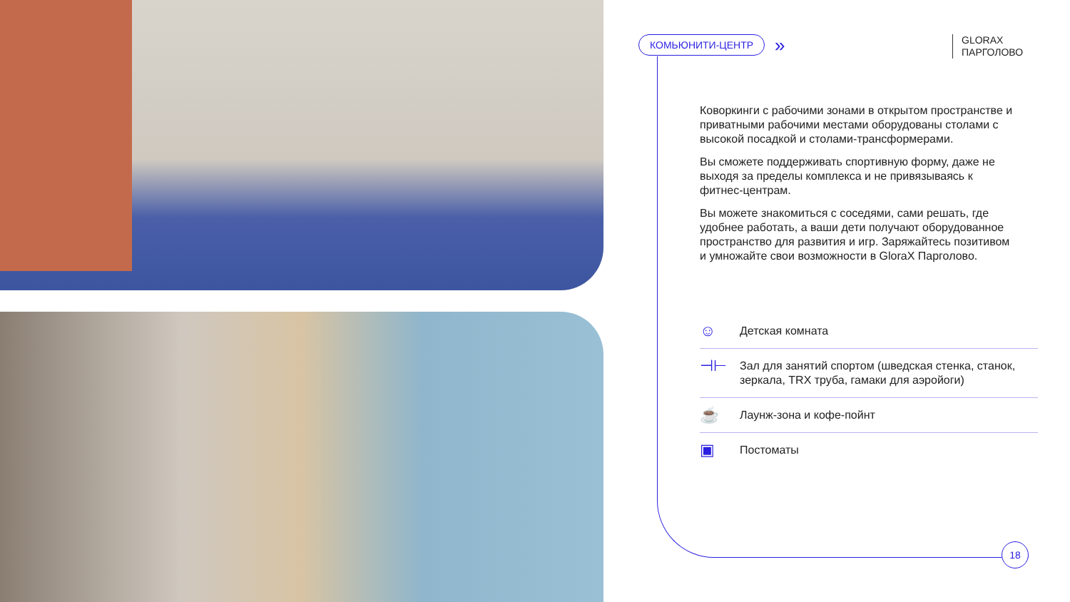КОМЬЮНИТИ-ЦЕНТР »
GLORAX
ПАРГОЛОВО
Коворкинги с рабочими зонами в открытом пространстве и приватными рабочими местами оборудованы столами с высокой посадкой и столами-трансформерами.
Вы сможете поддерживать спортивную форму, даже не выходя за пределы комплекса и не привязываясь к фитнес-центрам.
Вы можете знакомиться с соседями, сами решать, где удобнее работать, а ваши дети получают оборудованное пространство для развития и игр. Заряжайтесь позитивом и умножайте свои возможности в GloraX Парголово.
☺ Детская комната
⊣⊢ Зал для занятий спортом (шведская стенка, станок, зеркала, TRX труба, гамаки для аэройоги)
☕ Лаунж-зона и кофе-пойнт
▣ Постоматы
18